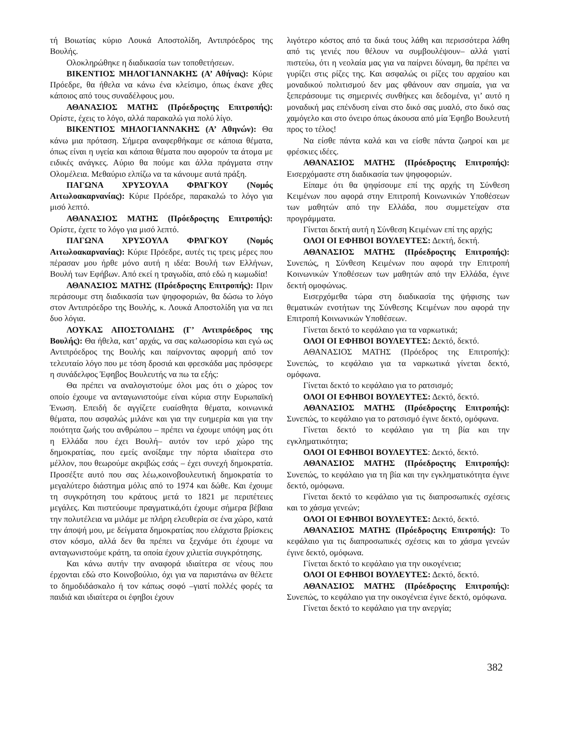τή Βοιωτίας κύριο Λουκά Αποστολίδη, Αντιπρόεδρος της Βουλής.
Ολοκληρώθηκε η διαδικασία των τοποθετήσεων.
ΒΙΚΕΝΤΙΟΣ ΜΗΛΟΓΙΑΝΝΑΚΗΣ (Α’ Αθήνας): Κύριε Πρόεδρε, θα ήθελα να κάνω ένα κλείσιμο, όπως έκανε χθες κάποιος από τους συναδέλφους μου.
ΑΘΑΝΑΣΙΟΣ ΜΑΤΗΣ (Πρόεδροςτης Επιτροπής): Ορίστε, έχεις το λόγο, αλλά παρακαλώ για πολύ λίγο.
ΒΙΚΕΝΤΙΟΣ ΜΗΛΟΓΙΑΝΝΑΚΗΣ (Α’ Αθηνών): Θα κάνω μια πρόταση. Σήμερα αναφερθήκαμε σε κάποια θέματα, όπως είναι η υγεία και κάποια θέματα που αφορούν τα άτομα με ειδικές ανάγκες. Αύριο θα πούμε και άλλα πράγματα στην Ολομέλεια. Μεθαύριο ελπίζω να τα κάνουμε αυτά πράξη.
ΠΑΓΩΝΑ ΧΡΥΣΟΥΛΑ ΦΡΑΓΚΟΥ (Νομός Αιτωλοακαρνανίας): Κύριε Πρόεδρε, παρακαλώ το λόγο για μισό λεπτό.
ΑΘΑΝΑΣΙΟΣ ΜΑΤΗΣ (Πρόεδροςτης Επιτροπής): Ορίστε, έχετε το λόγο για μισό λεπτό.
ΠΑΓΩΝΑ ΧΡΥΣΟΥΛΑ ΦΡΑΓΚΟΥ (Νομός Αιτωλοακαρνανίας): Κύριε Πρόεδρε, αυτές τις τρεις μέρες που πέρασαν μου ήρθε μόνο αυτή η ιδέα: Βουλή των Ελλήνων, Βουλή των Εφήβων. Από εκεί η τραγωδία, από εδώ η κωμωδία!
ΑΘΑΝΑΣΙΟΣ ΜΑΤΗΣ (Πρόεδροςτης Επιτροπής): Πριν περάσουμε στη διαδικασία των ψηφοφοριών, θα δώσω το λόγο στον Αντιπρόεδρο της Βουλής, κ. Λουκά Αποστολίδη για να πει δυο λόγια.
ΛΟΥΚΑΣ ΑΠΟΣΤΟΛΙΔΗΣ (Γ’ Αντιπρόεδρος της Βουλής): Θα ήθελα, κατ’ αρχάς, να σας καλωσορίσω και εγώ ως Αντιπρόεδρος της Βουλής και παίρνοντας αφορμή από τον τελευταίο λόγο που με τόση δροσιά και φρεσκάδα μας πρόσφερε η συνάδελφος Έφηβος Βουλευτής να πω τα εξής:
Θα πρέπει να αναλογιστούμε όλοι μας ότι ο χώρος τον οποίο έχουμε να ανταγωνιστούμε είναι κύρια στην Ευρωπαϊκή Ένωση. Επειδή δε αγγίζετε ευαίσθητα θέματα, κοινωνικά θέματα, που ασφαλώς μιλάνε και για την ευημερία και για την ποιότητα ζωής του ανθρώπου – πρέπει να έχουμε υπόψη μας ότι η Ελλάδα που έχει Βουλή– αυτόν τον ιερό χώρο της δημοκρατίας, που εμείς ανοίξαμε την πόρτα ιδιαίτερα στο μέλλον, που θεωρούμε ακριβώς εσάς – έχει συνεχή δημοκρατία. Προσέξτε αυτό που σας λέω,κοινοβουλευτική δημοκρατία το μεγαλύτερο διάστημα μόλις από το 1974 και δώθε. Και έχουμε τη συγκρότηση του κράτους μετά το 1821 με περιπέτειες μεγάλες. Και πιστεύουμε πραγματικά,ότι έχουμε σήμερα βέβαια την πολυτέλεια να μιλάμε με πλήρη ελευθερία σε ένα χώρο, κατά την άποψή μου, με δείγματα δημοκρατίας που ελάχιστα βρίσκεις στον κόσμο, αλλά δεν θα πρέπει να ξεχνάμε ότι έχουμε να ανταγωνιστούμε κράτη, τα οποία έχουν χιλιετία συγκρότησης.
Και κάνω αυτήν την αναφορά ιδιαίτερα σε νέους που έρχονται εδώ στο Κοινοβούλιο, όχι για να παριστάνω αν θέλετε το δημοδιδάσκαλο ή τον κάπως σοφό –γιατί πολλές φορές τα παιδιά και ιδιαίτερα οι έφηβοι έχουν
λιγότερο κόστος από τα δικά τους λάθη και περισσότερα λάθη από τις γενιές που θέλουν να συμβουλέψουν– αλλά γιατί πιστεύω, ότι η νεολαία μας για να παίρνει δύναμη, θα πρέπει να γυρίζει στις ρίζες της. Και ασφαλώς οι ρίζες του αρχαίου και μοναδικού πολιτισμού δεν μας φθάνουν σαν σημαία, για να ξεπεράσουμε τις σημερινές συνθήκες και δεδομένα, γι’ αυτό η μοναδική μας επένδυση είναι στο δικό σας μυαλό, στο δικό σας χαμόγελο και στο όνειρο όπως άκουσα από μία Έφηβο Βουλευτή προς το τέλος!
Να είσθε πάντα καλά και να είσθε πάντα ζωηροί και με φρέσκιες ιδέες.
ΑΘΑΝΑΣΙΟΣ ΜΑΤΗΣ (Πρόεδροςτης Επιτροπής): Εισερχόμαστε στη διαδικασία των ψηφοφοριών.
Είπαμε ότι θα ψηφίσουμε επί της αρχής τη Σύνθεση Κειμένων που αφορά στην Επιτροπή Κοινωνικών Υποθέσεων των μαθητών από την Ελλάδα, που συμμετείχαν στα προγράμματα.
Γίνεται δεκτή αυτή η Σύνθεση Κειμένων επί της αρχής;
ΟΛΟΙ ΟΙ ΕΦΗΒΟΙ ΒΟΥΛΕΥΤΕΣ: Δεκτή, δεκτή.
ΑΘΑΝΑΣΙΟΣ ΜΑΤΗΣ (Πρόεδροςτης Επιτροπής): Συνεπώς, η Σύνθεση Κειμένων που αφορά την Επιτροπή Κοινωνικών Υποθέσεων των μαθητών από την Ελλάδα, έγινε δεκτή ομοφώνως.
Εισερχόμεθα τώρα στη διαδικασία της ψήφισης των θεματικών ενοτήτων της Σύνθεσης Κειμένων που αφορά την Επιτροπή Κοινωνικών Υποθέσεων.
Γίνεται δεκτό το κεφάλαιο για τα ναρκωτικά;
ΟΛΟΙ ΟΙ ΕΦΗΒΟΙ ΒΟΥΛΕΥΤΕΣ: Δεκτό, δεκτό.
ΑΘΑΝΑΣΙΟΣ ΜΑΤΗΣ (Πρόεδρος της Επιτροπής): Συνεπώς, το κεφάλαιο για τα ναρκωτικά γίνεται δεκτό, ομόφωνα.
Γίνεται δεκτό το κεφάλαιο για το ρατσισμό;
ΟΛΟΙ ΟΙ ΕΦΗΒΟΙ ΒΟΥΛΕΥΤΕΣ: Δεκτό, δεκτό.
ΑΘΑΝΑΣΙΟΣ ΜΑΤΗΣ (Πρόεδροςτης Επιτροπής): Συνεπώς, το κεφάλαιο για το ρατσισμό έγινε δεκτό, ομόφωνα.
Γίνεται δεκτό το κεφάλαιο για τη βία και την εγκληματικότητα;
ΟΛΟΙ ΟΙ ΕΦΗΒΟΙ ΒΟΥΛΕΥΤΕΣ: Δεκτό, δεκτό.
ΑΘΑΝΑΣΙΟΣ ΜΑΤΗΣ (Πρόεδροςτης Επιτροπής): Συνεπώς, το κεφάλαιο για τη βία και την εγκληματικότητα έγινε δεκτό, ομόφωνα.
Γίνεται δεκτό το κεφάλαιο για τις διαπροσωπικές σχέσεις και το χάσμα γενεών;
ΟΛΟΙ ΟΙ ΕΦΗΒΟΙ ΒΟΥΛΕΥΤΕΣ: Δεκτό, δεκτό.
ΑΘΑΝΑΣΙΟΣ ΜΑΤΗΣ (Πρόεδροςτης Επιτροπής): Το κεφάλαιο για τις διαπροσωπικές σχέσεις και το χάσμα γενεών έγινε δεκτό, ομόφωνα.
Γίνεται δεκτό το κεφάλαιο για την οικογένεια;
ΟΛΟΙ ΟΙ ΕΦΗΒΟΙ ΒΟΥΛΕΥΤΕΣ: Δεκτό, δεκτό.
ΑΘΑΝΑΣΙΟΣ ΜΑΤΗΣ (Πρόεδροςτης Επιτροπής): Συνεπώς, το κεφάλαιο για την οικογένεια έγινε δεκτό, ομόφωνα.
Γίνεται δεκτό το κεφάλαιο για την ανεργία;
382